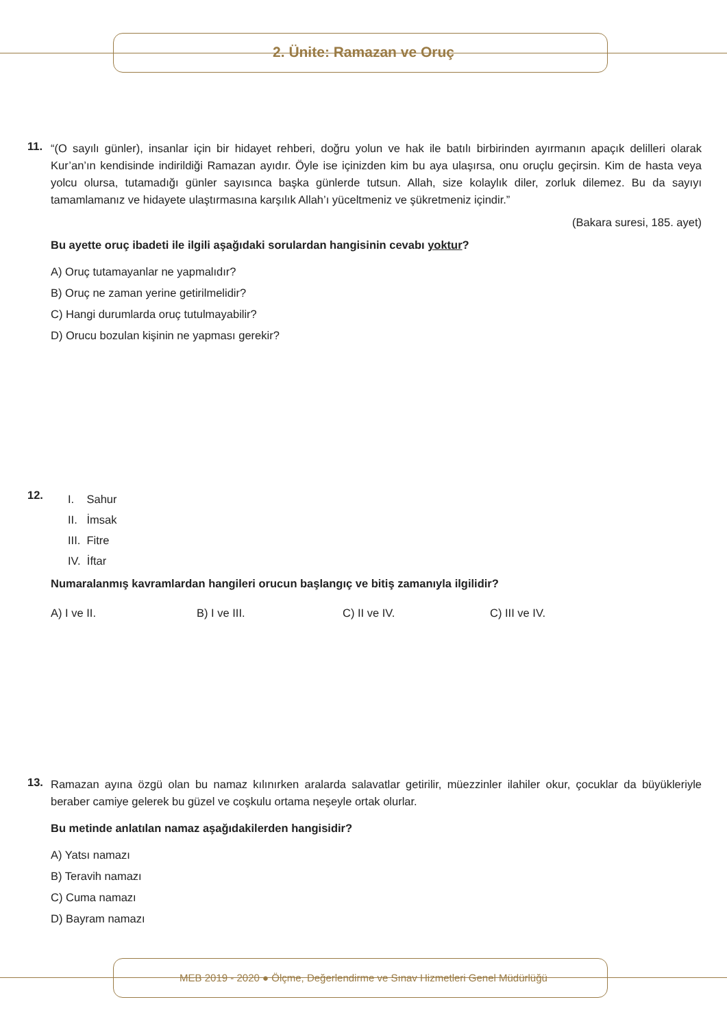2. Ünite: Ramazan ve Oruç
11.
“(O sayılı günler), insanlar için bir hidayet rehberi, doğru yolun ve hak ile batılı birbirinden ayırmanın apaçık delilleri olarak Kur’an’ın kendisinde indirildiği Ramazan ayıdır. Öyle ise içinizden kim bu aya ulaşırsa, onu oruçlu geçirsin. Kim de hasta veya yolcu olursa, tutamadığı günler sayısınca başka günlerde tutsun. Allah, size kolaylık diler, zorluk dilemez. Bu da sayıyı tamamlamanız ve hidayete ulaştırmasına karşılık Allah’ı yüceltmeniz ve şükretmeniz içindir.”
(Bakara suresi, 185. ayet)
Bu ayette oruç ibadeti ile ilgili aşağıdaki sorulardan hangisinin cevabı yoktur?
A) Oruç tutamayanlar ne yapmalıdır?
B) Oruç ne zaman yerine getirilmelidir?
C) Hangi durumlarda oruç tutulmayabilir?
D) Orucu bozulan kişinin ne yapması gerekir?
12.
I. Sahur
II. İmsak
III. Fitre
IV. İftar
Numaralanmış kavramlardan hangileri orucun başlangıç ve bitiş zamanıyla ilgilidir?
A) I ve II. B) I ve III. C) II ve IV. C) III ve IV.
13.
Ramazan ayına özgü olan bu namaz kılınırken aralarda salavatlar getirilir, müezzinler ilahiler okur, çocuklar da büyükleriyle beraber camiye gelerek bu güzel ve coşkulu ortama neşeyle ortak olurlar.
Bu metinde anlatılan namaz aşağıdakilerden hangisidir?
A) Yatsı namazı
B) Teravih namazı
C) Cuma namazı
D) Bayram namazı
MEB 2019 - 2020 ● Ölçme, Değerlendirme ve Sınav Hizmetleri Genel Müdürlüğü